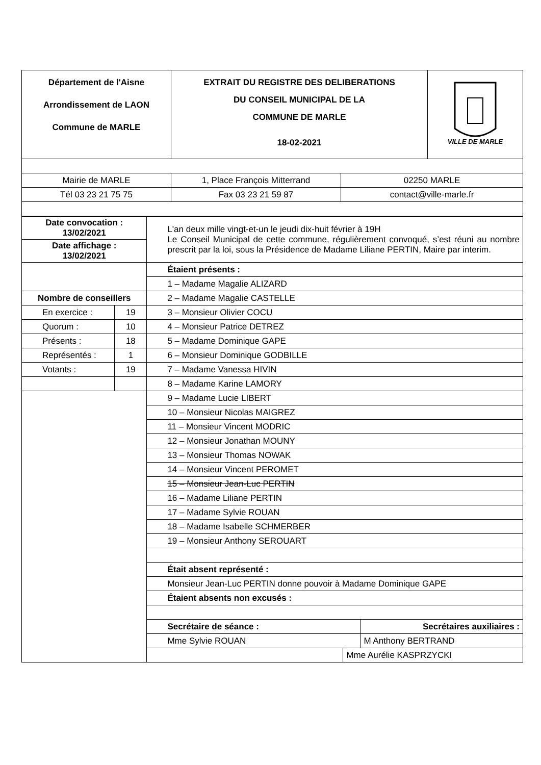| Département de l'Aisne Arrondissement de LAON Commune de MARLE | EXTRAIT DU REGISTRE DES DELIBERATIONS DU CONSEIL MUNICIPAL DE LA COMMUNE DE MARLE 18-02-2021 | VILLE DE MARLE |
| Mairie de MARLE | 1, Place François Mitterrand | 02250 MARLE |
| Tél 03 23 21 75 75 | Fax 03 23 21 59 87 | contact@ville-marle.fr |
| Date convocation : 13/02/2021 | | L'an deux mille vingt-et-un le jeudi dix-huit février à 19H Le Conseil Municipal de cette commune, régulièrement convoqué, s’est réuni au nombre prescrit par la loi, sous la Présidence de Madame Liliane PERTIN, Maire par interim. |
| Date affichage : 13/02/2021 | | |
| | | Étaient présents : |
| | | 1 – Madame Magalie ALIZARD |
| Nombre de conseillers | | 2 – Madame Magalie CASTELLE |
| En exercice : | 19 | 3 – Monsieur Olivier COCU |
| Quorum : | 10 | 4 – Monsieur Patrice DETREZ |
| Présents : | 18 | 5 – Madame Dominique GAPE |
| Représentés : | 1 | 6 – Monsieur Dominique GODBILLE |
| Votants : | 19 | 7 – Madame Vanessa HIVIN |
| | | 8 – Madame Karine LAMORY |
| | | 9 – Madame Lucie LIBERT |
| | | 10 – Monsieur Nicolas MAIGREZ |
| | | 11 – Monsieur Vincent MODRIC |
| | | 12 – Monsieur Jonathan MOUNY |
| | | 13 – Monsieur Thomas NOWAK |
| | | 14 – Monsieur Vincent PEROMET |
| | | 15 – Monsieur Jean-Luc PERTIN |
| | | 16 – Madame Liliane PERTIN |
| | | 17 – Madame Sylvie ROUAN |
| | | 18 – Madame Isabelle SCHMERBER |
| | | 19 – Monsieur Anthony SEROUART |
| | | Était absent représenté : |
| | | Monsieur Jean-Luc PERTIN donne pouvoir à Madame Dominique GAPE |
| | | Étaient absents non excusés : |
| | | / Secrétaire de séance : / Secrétaires auxiliaires : / |
| | | / Mme Sylvie ROUAN / M Anthony BERTRAND / |
| | | / / Mme Aurélie KASPRZYCKI / |